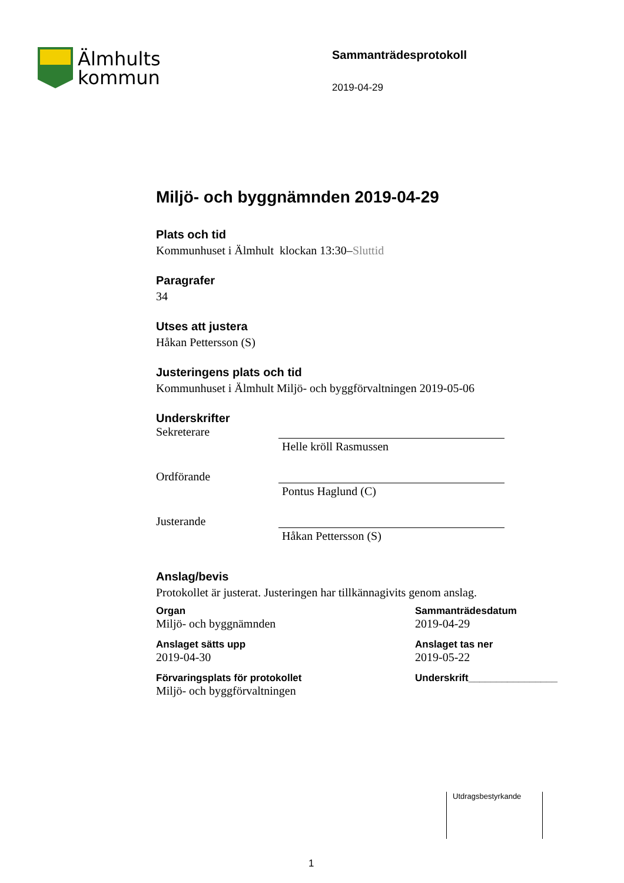Älmhults
kommun
Sammanträdesprotokoll
2019-04-29
Miljö- och byggnämnden 2019-04-29
Plats och tid
Kommunhuset i Älmhult klockan 13:30–Sluttid
Paragrafer
34
Utses att justera
Håkan Pettersson (S)
Justeringens plats och tid
Kommunhuset i Älmhult Miljö- och byggförvaltningen 2019-05-06
Underskrifter
Sekreterare Helle kröll Rasmussen
Ordförande Pontus Haglund (C)
Justerande Håkan Pettersson (S)
Anslag/bevis
Protokollet är justerat. Justeringen har tillkännagivits genom anslag.
Organ
Miljö- och byggnämnden
Sammanträdesdatum
2019-04-29
Anslaget sätts upp
2019-04-30
Anslaget tas ner
2019-05-22
Förvaringsplats för protokollet
Miljö- och byggförvaltningen
Underskrift________________
Utdragsbestyrkande
1